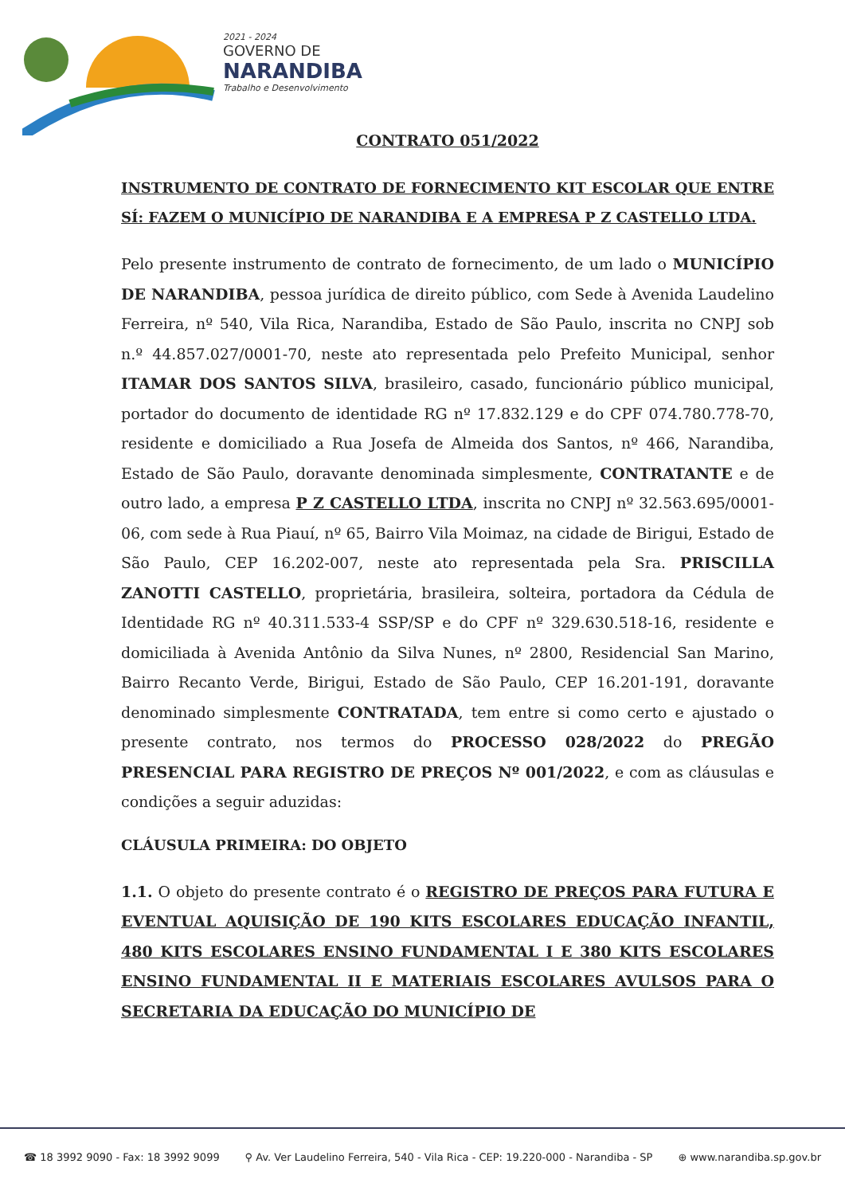2021 - 2024
GOVERNO DE
NARANDIBA
Trabalho e Desenvolvimento
CONTRATO 051/2022
INSTRUMENTO DE CONTRATO DE FORNECIMENTO KIT ESCOLAR QUE ENTRE SÍ: FAZEM O MUNICÍPIO DE NARANDIBA E A EMPRESA P Z CASTELLO LTDA.
Pelo presente instrumento de contrato de fornecimento, de um lado o MUNICÍPIO DE NARANDIBA, pessoa jurídica de direito público, com Sede à Avenida Laudelino Ferreira, nº 540, Vila Rica, Narandiba, Estado de São Paulo, inscrita no CNPJ sob n.º 44.857.027/0001-70, neste ato representada pelo Prefeito Municipal, senhor ITAMAR DOS SANTOS SILVA, brasileiro, casado, funcionário público municipal, portador do documento de identidade RG nº 17.832.129 e do CPF 074.780.778-70, residente e domiciliado a Rua Josefa de Almeida dos Santos, nº 466, Narandiba, Estado de São Paulo, doravante denominada simplesmente, CONTRATANTE e de outro lado, a empresa P Z CASTELLO LTDA, inscrita no CNPJ nº 32.563.695/0001-06, com sede à Rua Piauí, nº 65, Bairro Vila Moimaz, na cidade de Birigui, Estado de São Paulo, CEP 16.202-007, neste ato representada pela Sra. PRISCILLA ZANOTTI CASTELLO, proprietária, brasileira, solteira, portadora da Cédula de Identidade RG nº 40.311.533-4 SSP/SP e do CPF nº 329.630.518-16, residente e domiciliada à Avenida Antônio da Silva Nunes, nº 2800, Residencial San Marino, Bairro Recanto Verde, Birigui, Estado de São Paulo, CEP 16.201-191, doravante denominado simplesmente CONTRATADA, tem entre si como certo e ajustado o presente contrato, nos termos do PROCESSO 028/2022 do PREGÃO PRESENCIAL PARA REGISTRO DE PREÇOS Nº 001/2022, e com as cláusulas e condições a seguir aduzidas:
CLÁUSULA PRIMEIRA: DO OBJETO
1.1. O objeto do presente contrato é o REGISTRO DE PREÇOS PARA FUTURA E EVENTUAL AQUISIÇÃO DE 190 KITS ESCOLARES EDUCAÇÃO INFANTIL, 480 KITS ESCOLARES ENSINO FUNDAMENTAL I E 380 KITS ESCOLARES ENSINO FUNDAMENTAL II E MATERIAIS ESCOLARES AVULSOS PARA O SECRETARIA DA EDUCAÇÃO DO MUNICÍPIO DE
☎ 18 3992 9090 - Fax: 18 3992 9099 ⚲ Av. Ver Laudelino Ferreira, 540 - Vila Rica - CEP: 19.220-000 - Narandiba - SP ⊕ www.narandiba.sp.gov.br